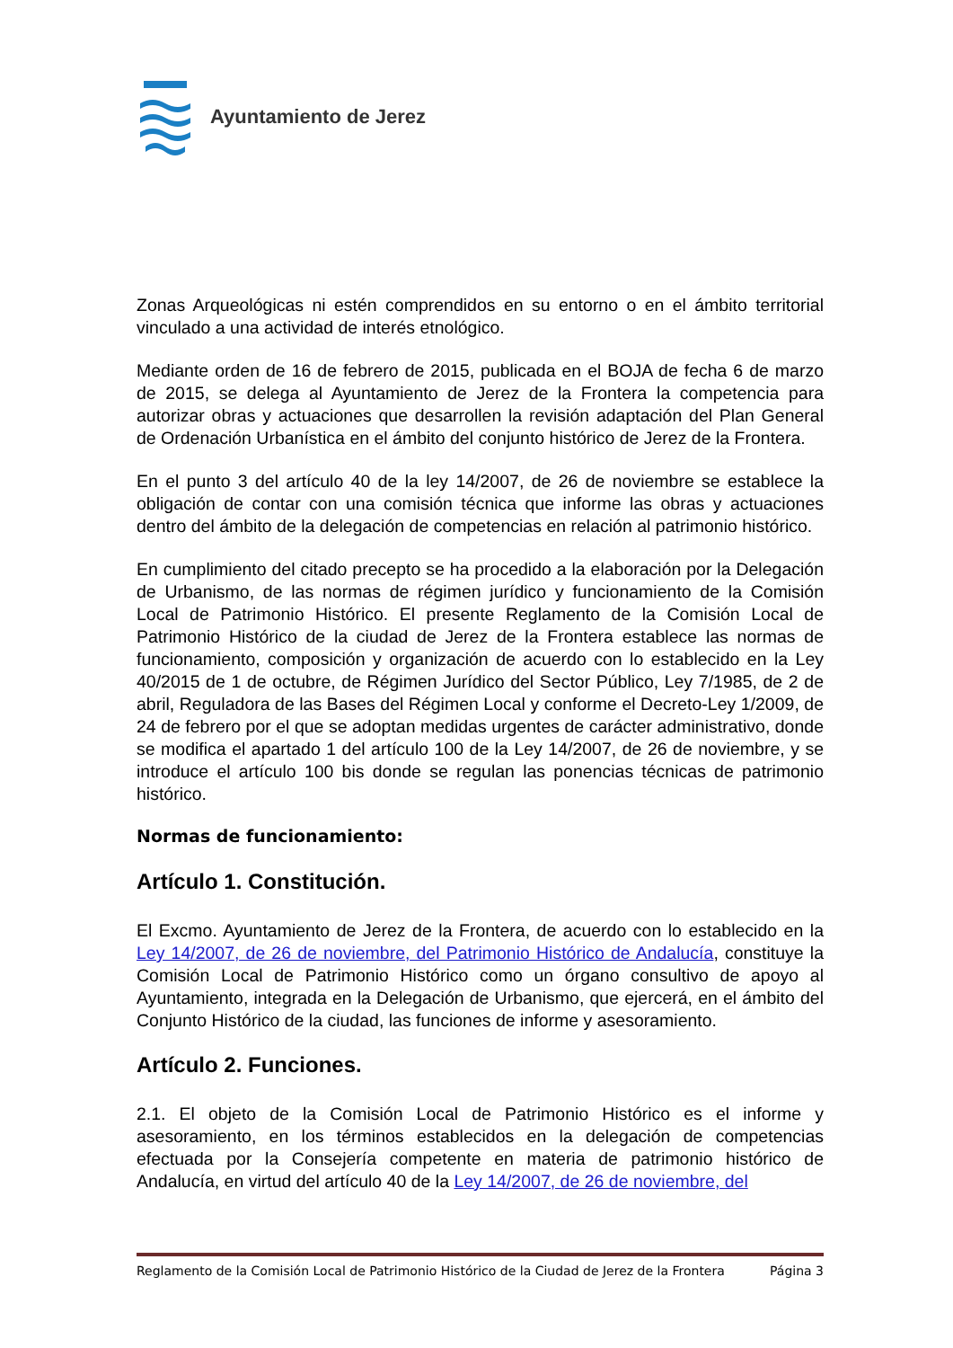Ayuntamiento de Jerez
Zonas Arqueológicas ni estén comprendidos en su entorno o en el ámbito territorial vinculado a una actividad de interés etnológico.
Mediante orden de 16 de febrero de 2015, publicada en el BOJA de fecha 6 de marzo de 2015, se delega al Ayuntamiento de Jerez de la Frontera la competencia para autorizar obras y actuaciones que desarrollen la revisión adaptación del Plan General de Ordenación Urbanística en el ámbito del conjunto histórico de Jerez de la Frontera.
En el punto 3 del artículo 40 de la ley 14/2007, de 26 de noviembre se establece la obligación de contar con una comisión técnica que informe las obras y actuaciones dentro del ámbito de la delegación de competencias en relación al patrimonio histórico.
En cumplimiento del citado precepto se ha procedido a la elaboración por la Delegación de Urbanismo, de las normas de régimen jurídico y funcionamiento de la Comisión Local de Patrimonio Histórico. El presente Reglamento de la Comisión Local de Patrimonio Histórico de la ciudad de Jerez de la Frontera establece las normas de funcionamiento, composición y organización de acuerdo con lo establecido en la Ley 40/2015 de 1 de octubre, de Régimen Jurídico del Sector Público, Ley 7/1985, de 2 de abril, Reguladora de las Bases del Régimen Local y conforme el Decreto-Ley 1/2009, de 24 de febrero por el que se adoptan medidas urgentes de carácter administrativo, donde se modifica el apartado 1 del artículo 100 de la Ley 14/2007, de 26 de noviembre, y se introduce el artículo 100 bis donde se regulan las ponencias técnicas de patrimonio histórico.
Normas de funcionamiento:
Artículo 1. Constitución.
El Excmo. Ayuntamiento de Jerez de la Frontera, de acuerdo con lo establecido en la Ley 14/2007, de 26 de noviembre, del Patrimonio Histórico de Andalucía, constituye la Comisión Local de Patrimonio Histórico como un órgano consultivo de apoyo al Ayuntamiento, integrada en la Delegación de Urbanismo, que ejercerá, en el ámbito del Conjunto Histórico de la ciudad, las funciones de informe y asesoramiento.
Artículo 2. Funciones.
2.1. El objeto de la Comisión Local de Patrimonio Histórico es el informe y asesoramiento, en los términos establecidos en la delegación de competencias efectuada por la Consejería competente en materia de patrimonio histórico de Andalucía, en virtud del artículo 40 de la Ley 14/2007, de 26 de noviembre, del
Reglamento de la Comisión Local de Patrimonio Histórico de la Ciudad de Jerez de la Frontera Página 3